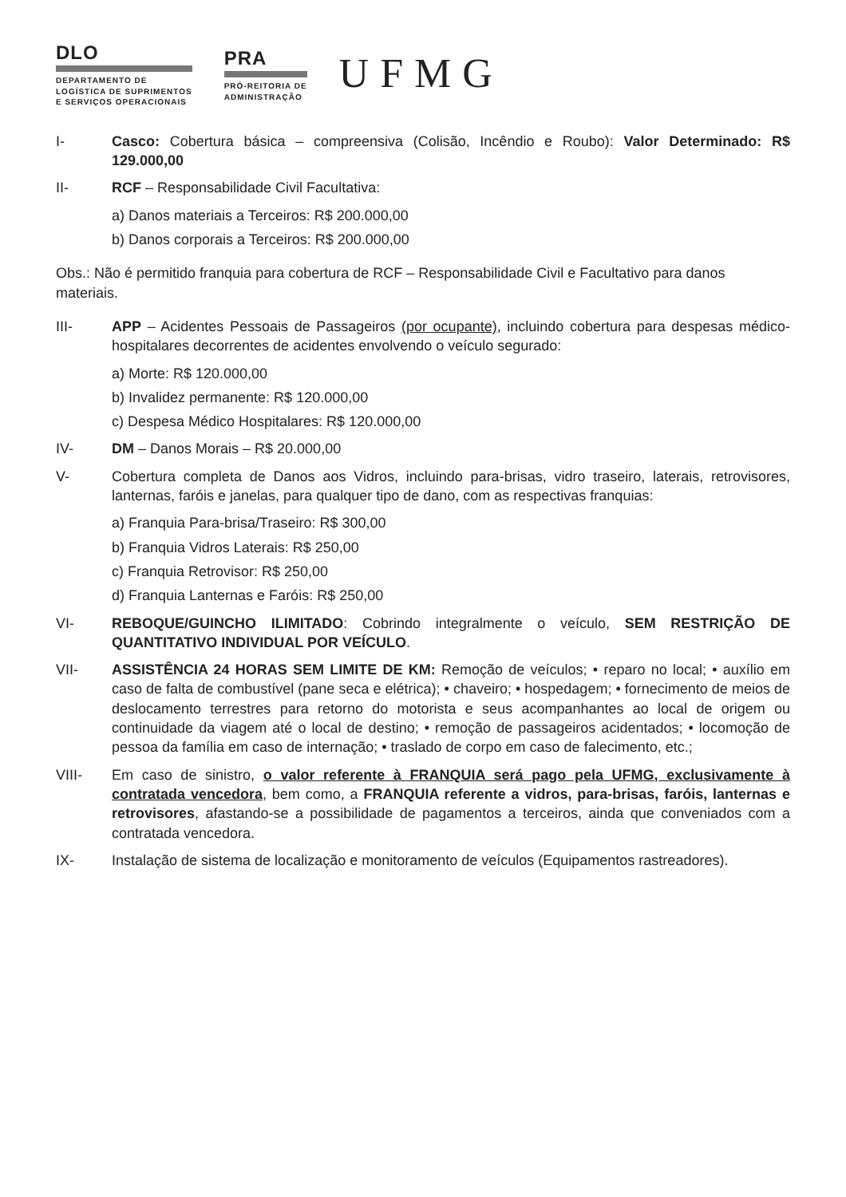DLO
DEPARTAMENTO DE
LOGÍSTICA DE SUPRIMENTOS
E SERVIÇOS OPERACIONAIS
PRA
PRÓ-REITORIA DE
ADMINISTRAÇÃO
UFMG
I- Casco: Cobertura básica – compreensiva (Colisão, Incêndio e Roubo): Valor Determinado: R$ 129.000,00
II- RCF – Responsabilidade Civil Facultativa:
a) Danos materiais a Terceiros: R$ 200.000,00
b) Danos corporais a Terceiros: R$ 200.000,00
Obs.: Não é permitido franquia para cobertura de RCF – Responsabilidade Civil e Facultativo para danos materiais.
III- APP – Acidentes Pessoais de Passageiros (por ocupante), incluindo cobertura para despesas médico-hospitalares decorrentes de acidentes envolvendo o veículo segurado:
a) Morte: R$ 120.000,00
b) Invalidez permanente: R$ 120.000,00
c) Despesa Médico Hospitalares: R$ 120.000,00
IV- DM – Danos Morais – R$ 20.000,00
V- Cobertura completa de Danos aos Vidros, incluindo para-brisas, vidro traseiro, laterais, retrovisores, lanternas, faróis e janelas, para qualquer tipo de dano, com as respectivas franquias:
a) Franquia Para-brisa/Traseiro: R$ 300,00
b) Franquia Vidros Laterais: R$ 250,00
c) Franquia Retrovisor: R$ 250,00
d) Franquia Lanternas e Faróis: R$ 250,00
VI- REBOQUE/GUINCHO ILIMITADO: Cobrindo integralmente o veículo, SEM RESTRIÇÃO DE QUANTITATIVO INDIVIDUAL POR VEÍCULO.
VII- ASSISTÊNCIA 24 HORAS SEM LIMITE DE KM: Remoção de veículos; • reparo no local; • auxílio em caso de falta de combustível (pane seca e elétrica); • chaveiro; • hospedagem; • fornecimento de meios de deslocamento terrestres para retorno do motorista e seus acompanhantes ao local de origem ou continuidade da viagem até o local de destino; • remoção de passageiros acidentados; • locomoção de pessoa da família em caso de internação; • traslado de corpo em caso de falecimento, etc.;
VIII- Em caso de sinistro, o valor referente à FRANQUIA será pago pela UFMG, exclusivamente à contratada vencedora, bem como, a FRANQUIA referente a vidros, para-brisas, faróis, lanternas e retrovisores, afastando-se a possibilidade de pagamentos a terceiros, ainda que conveniados com a contratada vencedora.
IX- Instalação de sistema de localização e monitoramento de veículos (Equipamentos rastreadores).